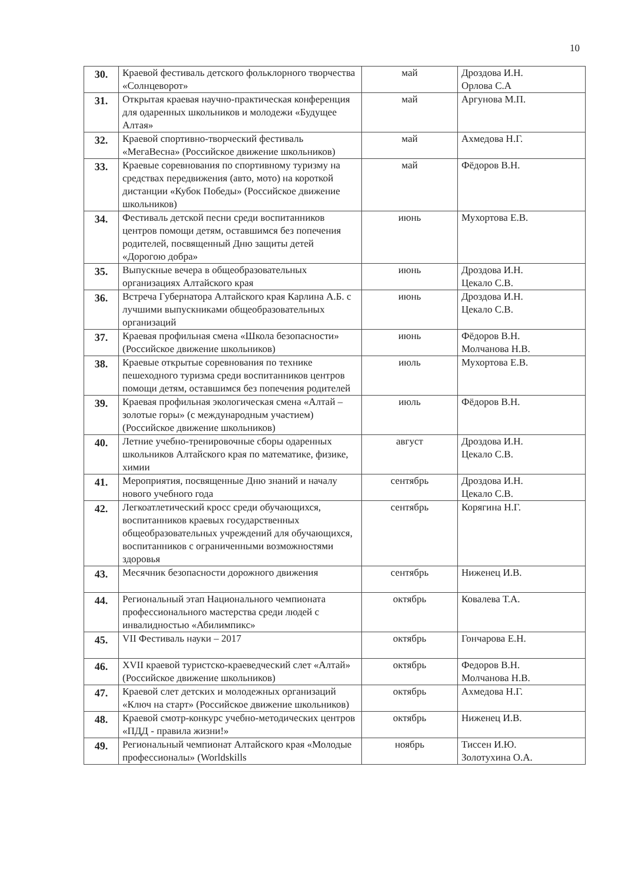10
| 30. | Краевой фестиваль детского фольклорного творчества «Солнцеворот» | май | Дроздова И.Н. Орлова С.А |
| 31. | Открытая краевая научно-практическая конференция для одаренных школьников и молодежи «Будущее Алтая» | май | Аргунова М.П. |
| 32. | Краевой спортивно-творческий фестиваль «МегаВесна» (Российское движение школьников) | май | Ахмедова Н.Г. |
| 33. | Краевые соревнования по спортивному туризму на средствах передвижения (авто, мото) на короткой дистанции «Кубок Победы» (Российское движение школьников) | май | Фёдоров В.Н. |
| 34. | Фестиваль детской песни среди воспитанников центров помощи детям, оставшимся без попечения родителей, посвященный Дню защиты детей «Дорогою добра» | июнь | Мухортова Е.В. |
| 35. | Выпускные вечера в общеобразовательных организациях Алтайского края | июнь | Дроздова И.Н. Цекало С.В. |
| 36. | Встреча Губернатора Алтайского края Карлина А.Б. с лучшими выпускниками общеобразовательных организаций | июнь | Дроздова И.Н. Цекало С.В. |
| 37. | Краевая профильная смена «Школа безопасности» (Российское движение школьников) | июнь | Фёдоров В.Н. Молчанова Н.В. |
| 38. | Краевые открытые соревнования по технике пешеходного туризма среди воспитанников центров помощи детям, оставшимся без попечения родителей | июль | Мухортова Е.В. |
| 39. | Краевая профильная экологическая смена «Алтай – золотые горы» (с международным участием) (Российское движение школьников) | июль | Фёдоров В.Н. |
| 40. | Летние учебно-тренировочные сборы одаренных школьников Алтайского края по математике, физике, химии | август | Дроздова И.Н. Цекало С.В. |
| 41. | Мероприятия, посвященные Дню знаний и началу нового учебного года | сентябрь | Дроздова И.Н. Цекало С.В. |
| 42. | Легкоатлетический кросс среди обучающихся, воспитанников краевых государственных общеобразовательных учреждений для обучающихся, воспитанников с ограниченными возможностями здоровья | сентябрь | Корягина Н.Г. |
| 43. | Месячник безопасности дорожного движения | сентябрь | Ниженец И.В. |
| 44. | Региональный этап Национального чемпионата профессионального мастерства среди людей с инвалидностью «Абилимпикс» | октябрь | Ковалева Т.А. |
| 45. | VII Фестиваль науки – 2017 | октябрь | Гончарова Е.Н. |
| 46. | XVII краевой туристско-краеведческий слет «Алтай» (Российское движение школьников) | октябрь | Федоров В.Н. Молчанова Н.В. |
| 47. | Краевой слет детских и молодежных организаций «Ключ на старт» (Российское движение школьников) | октябрь | Ахмедова Н.Г. |
| 48. | Краевой смотр-конкурс учебно-методических центров «ПДД - правила жизни!» | октябрь | Ниженец И.В. |
| 49. | Региональный чемпионат Алтайского края «Молодые профессионалы» (Worldskills | ноябрь | Тиссен И.Ю. Золотухина О.А. |